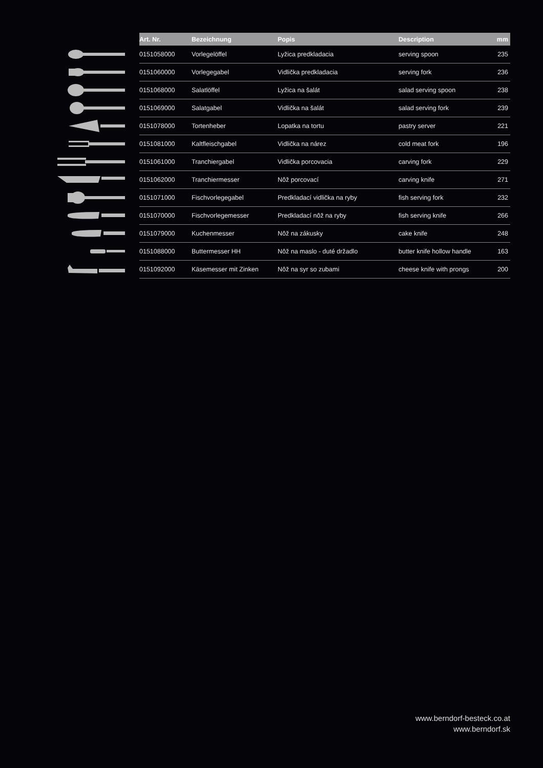| | Art. Nr. | Bezeichnung | Popis | Description | mm |
| --- | --- | --- | --- | --- | --- |
| | 0151058000 | Vorlegelöffel | Lyžica predkladacia | serving spoon | 235 |
| | 0151060000 | Vorlegegabel | Vidlička predkladacia | serving fork | 236 |
| | 0151068000 | Salatlöffel | Lyžica na šalát | salad serving spoon | 238 |
| | 0151069000 | Salatgabel | Vidlička na šalát | salad serving fork | 239 |
| | 0151078000 | Tortenheber | Lopatka na tortu | pastry server | 221 |
| | 0151081000 | Kaltfleischgabel | Vidlička na nárez | cold meat fork | 196 |
| | 0151061000 | Tranchiergabel | Vidlička porcovacia | carving fork | 229 |
| | 0151062000 | Tranchiermesser | Nôž porcovací | carving knife | 271 |
| | 0151071000 | Fischvorlegegabel | Predkladací vidlička na ryby | fish serving fork | 232 |
| | 0151070000 | Fischvorlegemesser | Predkladací nôž na ryby | fish serving knife | 266 |
| | 0151079000 | Kuchenmesser | Nôž na zákusky | cake knife | 248 |
| | 0151088000 | Buttermesser HH | Nôž na maslo - duté držadlo | butter knife hollow handle | 163 |
| | 0151092000 | Käsemesser mit Zinken | Nôž na syr so zubami | cheese knife with prongs | 200 |
www.berndorf-besteck.co.at
www.berndorf.sk